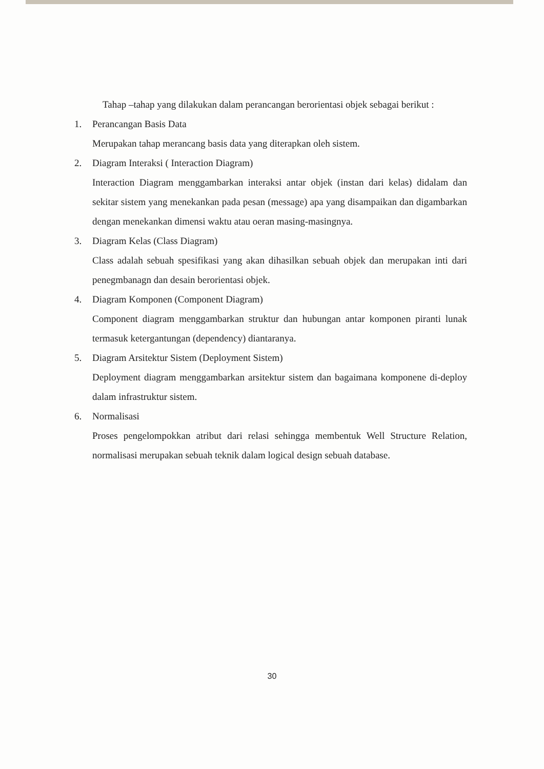Tahap –tahap yang dilakukan dalam perancangan berorientasi objek sebagai berikut :
1. Perancangan Basis Data
Merupakan tahap merancang basis data yang diterapkan oleh sistem.
2. Diagram Interaksi ( Interaction Diagram)
Interaction Diagram menggambarkan interaksi antar objek (instan dari kelas) didalam dan sekitar sistem yang menekankan pada pesan (message) apa yang disampaikan dan digambarkan dengan menekankan dimensi waktu atau oeran masing-masingnya.
3. Diagram Kelas (Class Diagram)
Class adalah sebuah spesifikasi yang akan dihasilkan sebuah objek dan merupakan inti dari penegmbanagn dan desain berorientasi objek.
4. Diagram Komponen (Component Diagram)
Component diagram menggambarkan struktur dan hubungan antar komponen piranti lunak termasuk ketergantungan (dependency) diantaranya.
5. Diagram Arsitektur Sistem (Deployment Sistem)
Deployment diagram menggambarkan arsitektur sistem dan bagaimana komponene di-deploy dalam infrastruktur sistem.
6. Normalisasi
Proses pengelompokkan atribut dari relasi sehingga membentuk Well Structure Relation, normalisasi merupakan sebuah teknik dalam logical design sebuah database.
30